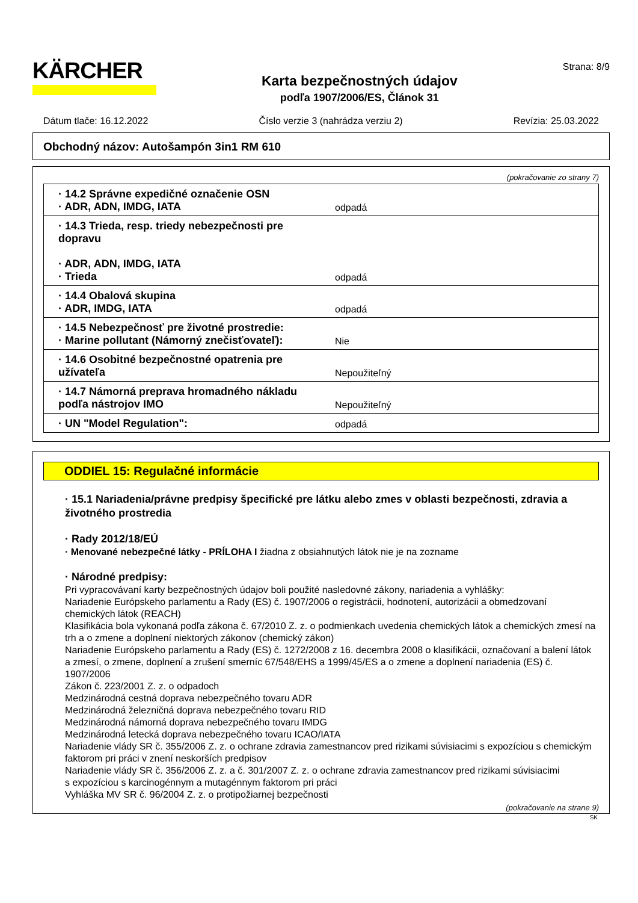KÄRCHER
Karta bezpečnostných údajov
podľa 1907/2006/ES, Článok 31
Strana: 8/9
Dátum tlače: 16.12.2022 Číslo verzie 3 (nahrádza verziu 2) Revízia: 25.03.2022
Obchodný názov: Autošampón 3in1 RM 610
(pokračovanie zo strany 7)
| · 14.2 Správne expedičné označenie OSN · ADR, ADN, IMDG, IATA | odpadá |
| · 14.3 Trieda, resp. triedy nebezpečnosti pre dopravu · ADR, ADN, IMDG, IATA · Trieda | odpadá |
| · 14.4 Obalová skupina · ADR, IMDG, IATA | odpadá |
| · 14.5 Nebezpečnosť pre životné prostredie: · Marine pollutant (Námorný znečisťovateľ): | Nie |
| · 14.6 Osobitné bezpečnostné opatrenia pre užívateľa | Nepoužiteľný |
| · 14.7 Námorná preprava hromadného nákladu podľa nástrojov IMO | Nepoužiteľný |
| · UN "Model Regulation": | odpadá |
ODDIEL 15: Regulačné informácie
· 15.1 Nariadenia/právne predpisy špecifické pre látku alebo zmes v oblasti bezpečnosti, zdravia a životného prostredia
· Rady 2012/18/EÚ
· Menované nebezpečné látky - PRÍLOHA I žiadna z obsiahnutých látok nie je na zozname
· Národné predpisy:
Pri vypracovávaní karty bezpečnostných údajov boli použité nasledovné zákony, nariadenia a vyhlášky:
Nariadenie Európskeho parlamentu a Rady (ES) č. 1907/2006 o registrácii, hodnotení, autorizácii a obmedzovaní chemických látok (REACH)
Klasifikácia bola vykonaná podľa zákona č. 67/2010 Z. z. o podmienkach uvedenia chemických látok a chemických zmesí na trh a o zmene a doplnení niektorých zákonov (chemický zákon)
Nariadenie Európskeho parlamentu a Rady (ES) č. 1272/2008 z 16. decembra 2008 o klasifikácii, označovaní a balení látok a zmesí, o zmene, doplnení a zrušení smerníc 67/548/EHS a 1999/45/ES a o zmene a doplnení nariadenia (ES) č. 1907/2006
Zákon č. 223/2001 Z. z. o odpadoch
Medzinárodná cestná doprava nebezpečného tovaru ADR
Medzinárodná železničná doprava nebezpečného tovaru RID
Medzinárodná námorná doprava nebezpečného tovaru IMDG
Medzinárodná letecká doprava nebezpečného tovaru ICAO/IATA
Nariadenie vlády SR č. 355/2006 Z. z. o ochrane zdravia zamestnancov pred rizikami súvisiacimi s expozíciou s chemickým faktorom pri práci v znení neskorších predpisov
Nariadenie vlády SR č. 356/2006 Z. z. a č. 301/2007 Z. z. o ochrane zdravia zamestnancov pred rizikami súvisiacimi
s expozíciou s karcinogénnym a mutagénnym faktorom pri práci
Vyhláška MV SR č. 96/2004 Z. z. o protipožiarnej bezpečnosti
(pokračovanie na strane 9)
SK